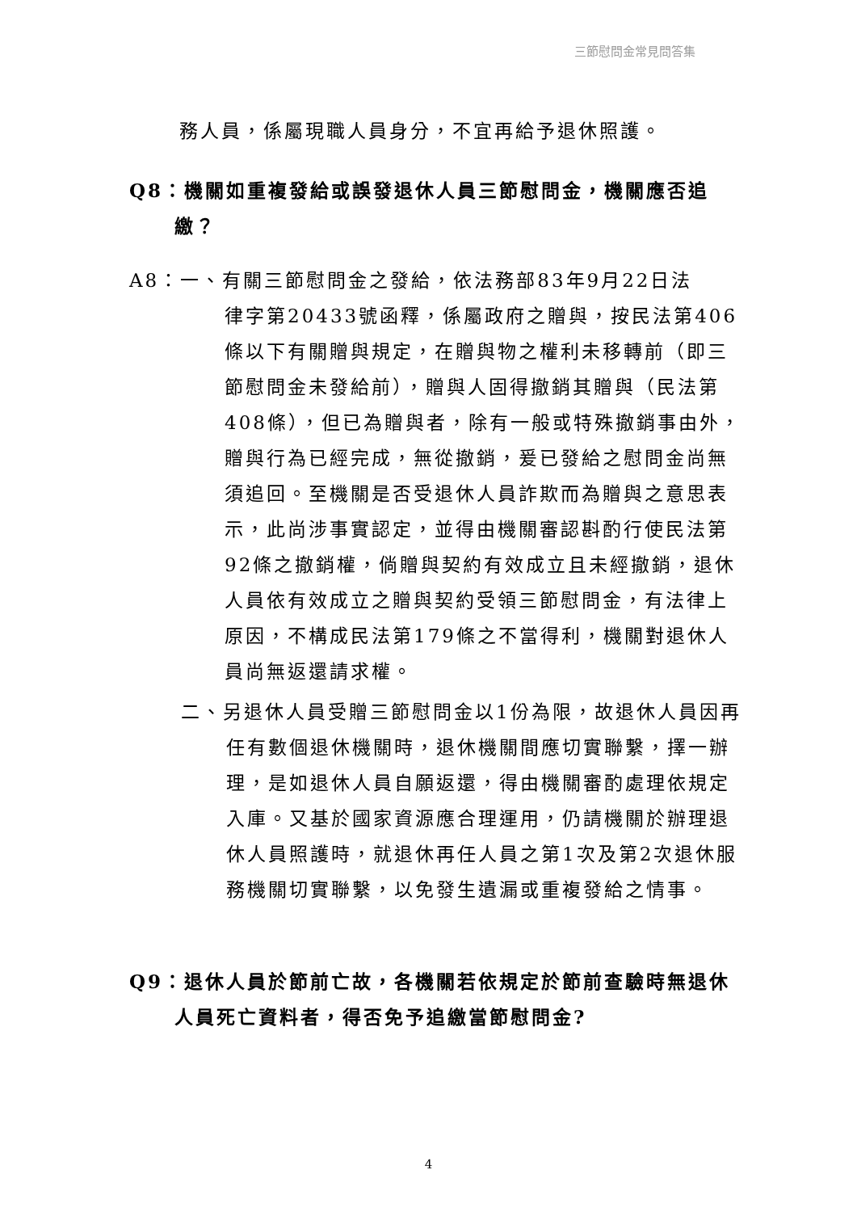三節慰問金常見問答集
務人員，係屬現職人員身分，不宜再給予退休照護。
Q8：機關如重複發給或誤發退休人員三節慰問金，機關應否追繳？
A8：一、有關三節慰問金之發給，依法務部83年9月22日法
律字第20433號函釋，係屬政府之贈與，按民法第406條以下有關贈與規定，在贈與物之權利未移轉前（即三節慰問金未發給前），贈與人固得撤銷其贈與（民法第408條），但已為贈與者，除有一般或特殊撤銷事由外，贈與行為已經完成，無從撤銷，爰已發給之慰問金尚無須追回。至機關是否受退休人員詐欺而為贈與之意思表示，此尚涉事實認定，並得由機關審認斟酌行使民法第92條之撤銷權，倘贈與契約有效成立且未經撤銷，退休人員依有效成立之贈與契約受領三節慰問金，有法律上原因，不構成民法第179條之不當得利，機關對退休人員尚無返還請求權。
二、另退休人員受贈三節慰問金以1份為限，故退休人員因再任有數個退休機關時，退休機關間應切實聯繫，擇一辦理，是如退休人員自願返還，得由機關審酌處理依規定入庫。又基於國家資源應合理運用，仍請機關於辦理退休人員照護時，就退休再任人員之第1次及第2次退休服務機關切實聯繫，以免發生遺漏或重複發給之情事。
Q9：退休人員於節前亡故，各機關若依規定於節前查驗時無退休人員死亡資料者，得否免予追繳當節慰問金?
4